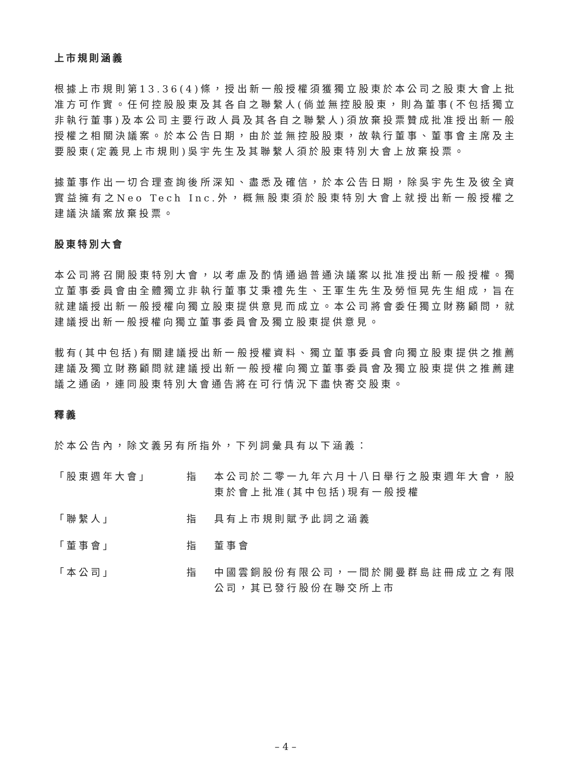上市規則涵義
根據上市規則第13.36(4)條，授出新一般授權須獲獨立股東於本公司之股東大會上批准方可作實。任何控股股東及其各自之聯繫人(倘並無控股股東，則為董事(不包括獨立非執行董事)及本公司主要行政人員及其各自之聯繫人)須放棄投票贊成批准授出新一般授權之相關決議案。於本公告日期，由於並無控股股東，故執行董事、董事會主席及主要股東(定義見上市規則)吳宇先生及其聯繫人須於股東特別大會上放棄投票。
據董事作出一切合理查詢後所深知、盡悉及確信，於本公告日期，除吳宇先生及彼全資實益擁有之Neo Tech Inc.外，概無股東須於股東特別大會上就授出新一般授權之建議決議案放棄投票。
股東特別大會
本公司將召開股東特別大會，以考慮及酌情通過普通決議案以批准授出新一般授權。獨立董事委員會由全體獨立非執行董事艾秉禮先生、王軍生先生及勞恒晃先生組成，旨在就建議授出新一般授權向獨立股東提供意見而成立。本公司將會委任獨立財務顧問，就建議授出新一般授權向獨立董事委員會及獨立股東提供意見。
載有(其中包括)有關建議授出新一般授權資料、獨立董事委員會向獨立股東提供之推薦建議及獨立財務顧問就建議授出新一般授權向獨立董事委員會及獨立股東提供之推薦建議之通函，連同股東特別大會通告將在可行情況下盡快寄交股東。
釋義
於本公告內，除文義另有所指外，下列詞彙具有以下涵義：
| 「股東週年大會」 | 指 | 本公司於二零一九年六月十八日舉行之股東週年大會，股東於會上批准(其中包括)現有一般授權 |
| 「聯繫人」 | 指 | 具有上市規則賦予此詞之涵義 |
| 「董事會」 | 指 | 董事會 |
| 「本公司」 | 指 | 中國雲銅股份有限公司，一間於開曼群島註冊成立之有限公司，其已發行股份在聯交所上市 |
– 4 –